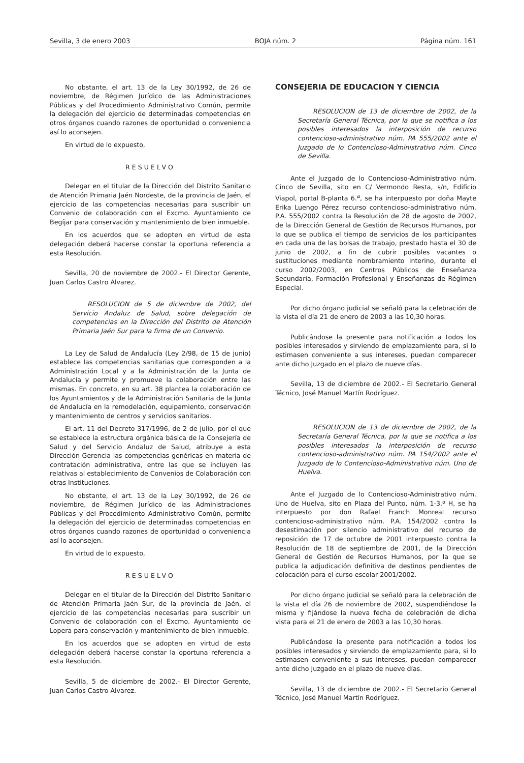Sevilla, 3 de enero 2003 BOJA núm. 2 Página núm. 161
No obstante, el art. 13 de la Ley 30/1992, de 26 de noviembre, de Régimen Jurídico de las Administraciones Públicas y del Procedimiento Administrativo Común, permite la delegación del ejercicio de determinadas competencias en otros órganos cuando razones de oportunidad o conveniencia así lo aconsejen.
En virtud de lo expuesto,
RESUELVO
Delegar en el titular de la Dirección del Distrito Sanitario de Atención Primaria Jaén Nordeste, de la provincia de Jaén, el ejercicio de las competencias necesarias para suscribir un Convenio de colaboración con el Excmo. Ayuntamiento de Begíjar para conservación y mantenimiento de bien inmueble.
En los acuerdos que se adopten en virtud de esta delegación deberá hacerse constar la oportuna referencia a esta Resolución.
Sevilla, 20 de noviembre de 2002.- El Director Gerente, Juan Carlos Castro Alvarez.
RESOLUCION de 5 de diciembre de 2002, del Servicio Andaluz de Salud, sobre delegación de competencias en la Dirección del Distrito de Atención Primaria Jaén Sur para la firma de un Convenio.
La Ley de Salud de Andalucía (Ley 2/98, de 15 de junio) establece las competencias sanitarias que corresponden a la Administración Local y a la Administración de la Junta de Andalucía y permite y promueve la colaboración entre las mismas. En concreto, en su art. 38 plantea la colaboración de los Ayuntamientos y de la Administración Sanitaria de la Junta de Andalucía en la remodelación, equipamiento, conservación y mantenimiento de centros y servicios sanitarios.
El art. 11 del Decreto 317/1996, de 2 de julio, por el que se establece la estructura orgánica básica de la Consejería de Salud y del Servicio Andaluz de Salud, atribuye a esta Dirección Gerencia las competencias genéricas en materia de contratación administrativa, entre las que se incluyen las relativas al establecimiento de Convenios de Colaboración con otras Instituciones.
No obstante, el art. 13 de la Ley 30/1992, de 26 de noviembre, de Régimen Jurídico de las Administraciones Públicas y del Procedimiento Administrativo Común, permite la delegación del ejercicio de determinadas competencias en otros órganos cuando razones de oportunidad o conveniencia así lo aconsejen.
En virtud de lo expuesto,
RESUELVO
Delegar en el titular de la Dirección del Distrito Sanitario de Atención Primaria Jaén Sur, de la provincia de Jaén, el ejercicio de las competencias necesarias para suscribir un Convenio de colaboración con el Excmo. Ayuntamiento de Lopera para conservación y mantenimiento de bien inmueble.
En los acuerdos que se adopten en virtud de esta delegación deberá hacerse constar la oportuna referencia a esta Resolución.
Sevilla, 5 de diciembre de 2002.- El Director Gerente, Juan Carlos Castro Alvarez.
CONSEJERIA DE EDUCACION Y CIENCIA
RESOLUCION de 13 de diciembre de 2002, de la Secretaría General Técnica, por la que se notifica a los posibles interesados la interposición de recurso contencioso-administrativo núm. PA 555/2002 ante el Juzgado de lo Contencioso-Administrativo núm. Cinco de Sevilla.
Ante el Juzgado de lo Contencioso-Administrativo núm. Cinco de Sevilla, sito en C/ Vermondo Resta, s/n, Edificio Viapol, portal B-planta 6.<sup>a</sup>, se ha interpuesto por doña Mayte Erika Luengo Pérez recurso contencioso-administrativo núm. P.A. 555/2002 contra la Resolución de 28 de agosto de 2002, de la Dirección General de Gestión de Recursos Humanos, por la que se publica el tiempo de servicios de los participantes en cada una de las bolsas de trabajo, prestado hasta el 30 de junio de 2002, a fin de cubrir posibles vacantes o sustituciones mediante nombramiento interino, durante el curso 2002/2003, en Centros Públicos de Enseñanza Secundaria, Formación Profesional y Enseñanzas de Régimen Especial.
Por dicho órgano judicial se señaló para la celebración de la vista el día 21 de enero de 2003 a las 10,30 horas.
Publicándose la presente para notificación a todos los posibles interesados y sirviendo de emplazamiento para, si lo estimasen conveniente a sus intereses, puedan comparecer ante dicho Juzgado en el plazo de nueve días.
Sevilla, 13 de diciembre de 2002.- El Secretario General Técnico, José Manuel Martín Rodríguez.
RESOLUCION de 13 de diciembre de 2002, de la Secretaría General Técnica, por la que se notifica a los posibles interesados la interposición de recurso contencioso-administrativo núm. PA 154/2002 ante el Juzgado de lo Contencioso-Administrativo núm. Uno de Huelva.
Ante el Juzgado de lo Contencioso-Administrativo núm. Uno de Huelva, sito en Plaza del Punto, núm. 1-3.º H, se ha interpuesto por don Rafael Franch Monreal recurso contencioso-administrativo núm. P.A. 154/2002 contra la desestimación por silencio administrativo del recurso de reposición de 17 de octubre de 2001 interpuesto contra la Resolución de 18 de septiembre de 2001, de la Dirección General de Gestión de Recursos Humanos, por la que se publica la adjudicación definitiva de destinos pendientes de colocación para el curso escolar 2001/2002.
Por dicho órgano judicial se señaló para la celebración de la vista el día 26 de noviembre de 2002, suspendiéndose la misma y fijándose la nueva fecha de celebración de dicha vista para el 21 de enero de 2003 a las 10,30 horas.
Publicándose la presente para notificación a todos los posibles interesados y sirviendo de emplazamiento para, si lo estimasen conveniente a sus intereses, puedan comparecer ante dicho Juzgado en el plazo de nueve días.
Sevilla, 13 de diciembre de 2002.- El Secretario General Técnico, José Manuel Martín Rodríguez.